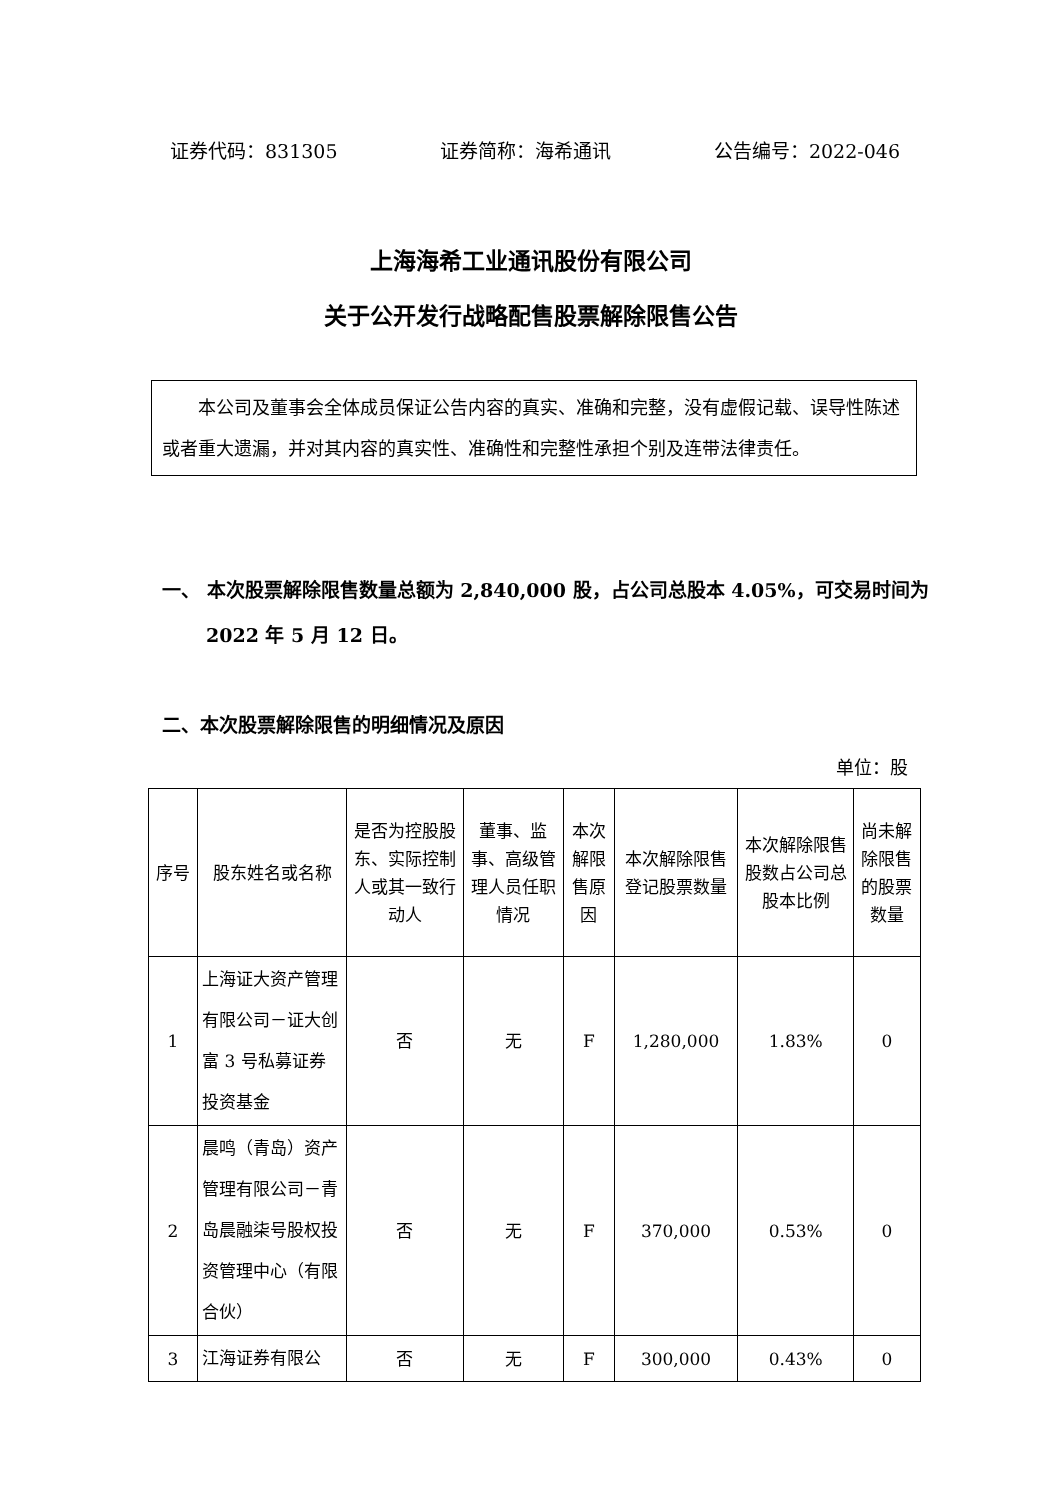证券代码：831305 证券简称：海希通讯 公告编号：2022-046
上海海希工业通讯股份有限公司
关于公开发行战略配售股票解除限售公告
  本公司及董事会全体成员保证公告内容的真实、准确和完整，没有虚假记载、误导性陈述或者重大遗漏，并对其内容的真实性、准确性和完整性承担个别及连带法律责任。
一、 本次股票解除限售数量总额为 2,840,000 股，占公司总股本 4.05%，可交易时间为 2022 年 5 月 12 日。
二、本次股票解除限售的明细情况及原因
单位：股
| 序号 | 股东姓名或名称 | 是否为控股股东、实际控制人或其一致行动人 | 董事、监事、高级管理人员任职情况 | 本次解限售原因 | 本次解除限售登记股票数量 | 本次解除限售股数占公司总股本比例 | 尚未解除限售的股票数量 |
| --- | --- | --- | --- | --- | --- | --- | --- |
| 1 | 上海证大资产管理有限公司－证大创富 3 号私募证券投资基金 | 否 | 无 | F | 1,280,000 | 1.83% | 0 |
| 2 | 晨鸣（青岛）资产管理有限公司－青岛晨融柒号股权投资管理中心（有限合伙） | 否 | 无 | F | 370,000 | 0.53% | 0 |
| 3 | 江海证券有限公 | 否 | 无 | F | 300,000 | 0.43% | 0 |